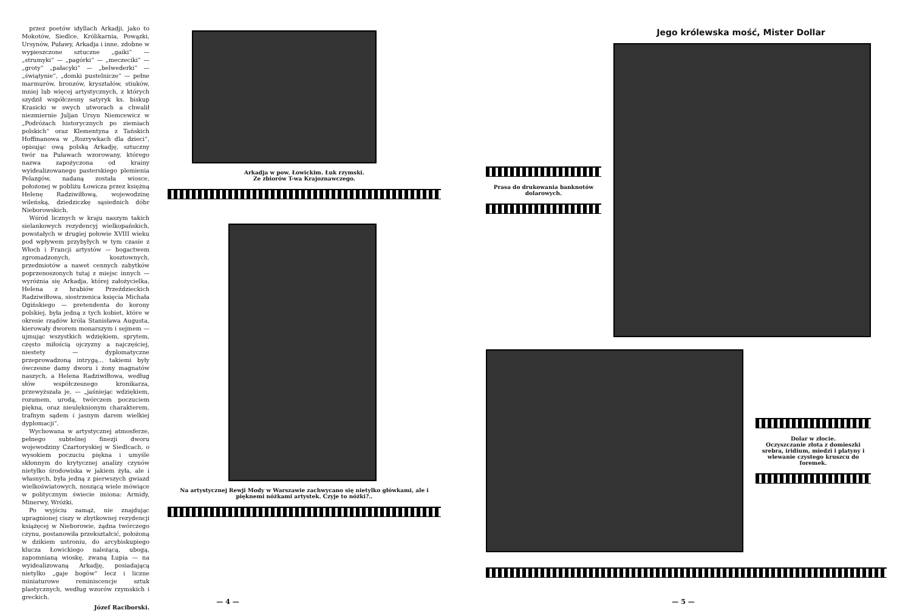przez poetów idyllach Arkadji, jako to Mokotów, Siedlce, Królikarnia, Powązki, Ursynów, Puławy, Arkadja i inne, zdobne w wypieszczone sztuczne „gaiki“ — „strumyki“ — „pagórki“ — „meczeciki“ — „groty“ „pałacyki“ — „belwederki“ — „świątynie“, „domki pustelnicze“ — pełne marmurów, bronzów, kryształów, stiuków, mniej lub więcej artystycznych, z których szydził współczesny satyryk ks. biskup Krasicki w swych utworach a chwalił niezmiernie Juljan Ursyn Niemcewicz w „Podróżach historycznych po ziemiach polskich“ oraz Klementyna z Tańskich Hoffmanowa w „Rozrywkach dla dzieci“, opisując ową polską Arkadję, sztuczny twór na Puławach wzorowany, którego nazwa zapożyczona od krainy wyidealizowanego pasterskiego plemienia Pelazgów, nadaną została wiosce, położonej w pobliżu Łowicza przez księżną Helenę Radziwiłłową, wojewodzinę wileńską, dziedziczkę sąsiednich dóbr Nieborowskich.
Wśród licznych w kraju naszym takich sielankowych rezydencyj wielkopańskich, powstałych w drugiej połowie XVIII wieku pod wpływem przybyłych w tym czasie z Włoch i Francji artystów — bogactwem zgromadzonych, kosztownych, przedmiotów a nawet cennych zabytków poprzenoszonych tutaj z miejsc innych — wyróżnia się Arkadja, której założycielka, Helena z hrabiów Przeździeckich Radziwiłłowa, siostrzenica księcia Michała Ogińskiego — pretendenta do korony polskiej, była jedną z tych kobiet, które w okresie rządów króla Stanisława Augusta, kierowały dworem monarszym i sejmem — ujmując wszystkich wdziękiem, sprytem, często miłością ojczyzny a najczęściej, niestety — dyplomatyczne przeprowadzoną intrygą... takiemi były ówczesne damy dworu i żony magnatów naszych, a Helena Radziwiłłowa, według słów współczesnego kronikarza, przewyższała je, — „jaśniejąc wdziękiem, rozumem, urodą, twórczem poczuciem piękna, oraz nieulęknionym charakterem, trafnym sądem i jasnym darem wielkiej dyplomacji“.
Wychowana w artystycznej atmosferze, pełnego subtelnej finezji dworu wojewodziny Czartoryskiej w Siedlcach, o wysokiem poczuciu piękna i umyśle skłonnym do krytycznej analizy czynów nietylko środowiska w jakiem żyła, ale i własnych, była jedną z pierwszych gwiazd wielkoświatowych, noszącą wiele mówiące w politycznym świecie imiona: Armidy, Minerwy, Wróżki.
Po wyjściu zamąż, nie znajdując upragnionej ciszy w zbytkownej rezydencji książęcej w Nieborowie, żądna twórczego czynu, postanowiła przekształcić, położoną w dzikiem ustroniu, do arcybiskupiego klucza Łowickiego należącą, ubogą, zapomnianą wioskę, zwaną Łupia — na wyidealizowaną Arkadję, posiadającą nietylko „gaje bogów“ lecz i liczne miniaturowe reminiscencje sztuk plastycznych, według wzorów rzymskich i greckich.
Józef Raciborski.
—:—:—:—:—
Arkadja w pow. Łowickim. Łuk rzymski.
Ze zbiorów T-wa Krajoznawczego.
Na artystycznej Rewji Mody w Warszawie zachwycano się nietylko główkami, ale i pięknemi nóżkami artystek. Czyje to nóżki?..
— 4 —
Jego królewska mość, Mister Dollar
Prasa do drukowania banknotów dolarowych.
Dolar w złocie.
Oczyszczanie złota z domieszki srebra, iridium, miedzi i platyny i wlewanie czystego kruszcu do foremek.
— 5 —